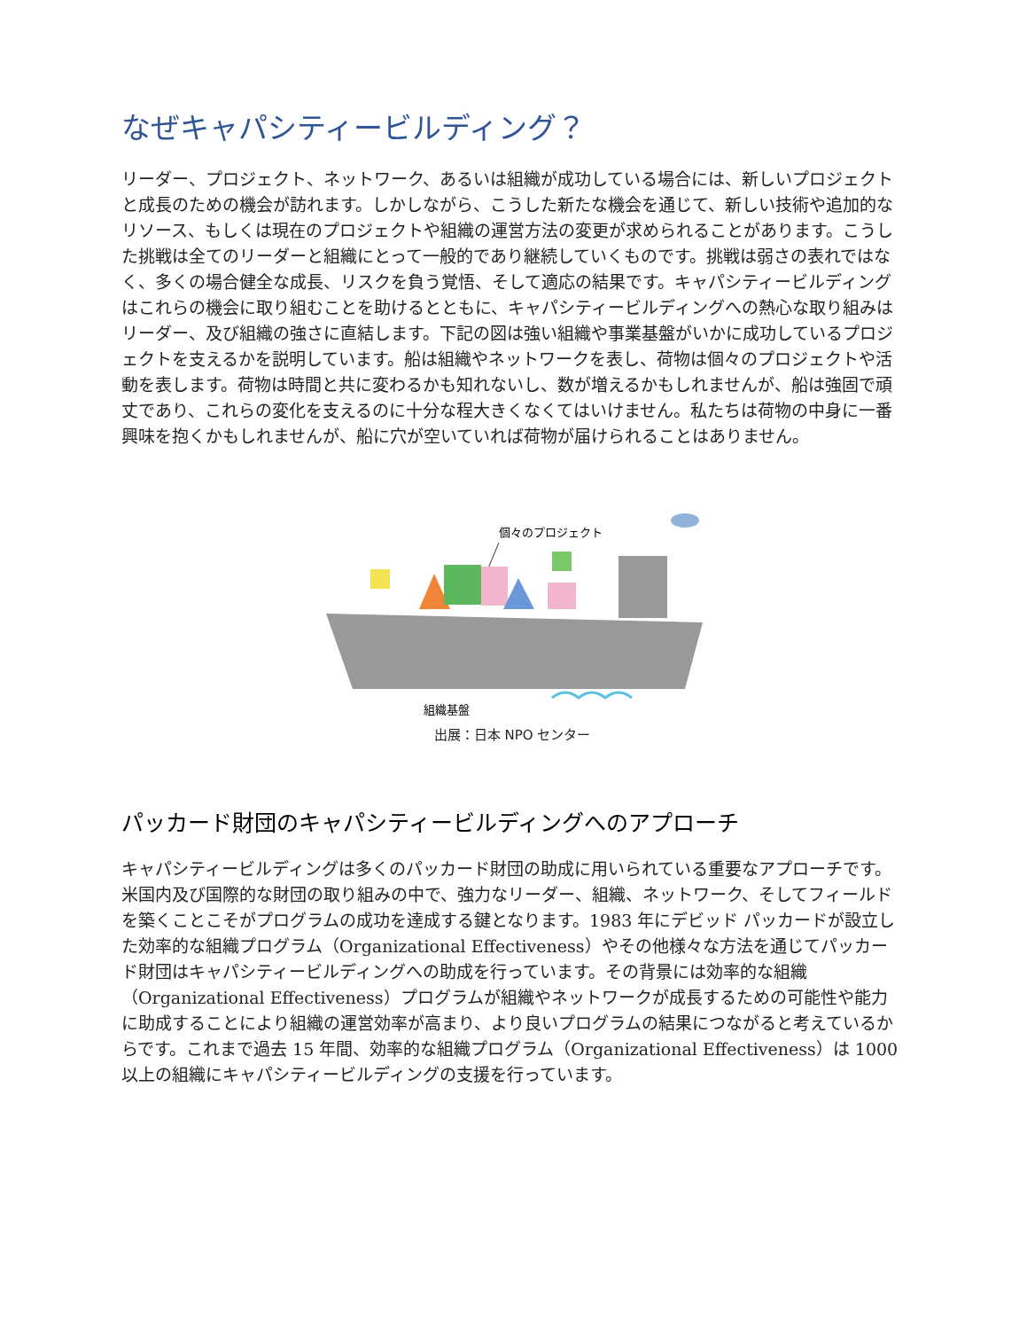なぜキャパシティービルディング？
リーダー、プロジェクト、ネットワーク、あるいは組織が成功している場合には、新しいプロジェクトと成長のための機会が訪れます。しかしながら、こうした新たな機会を通じて、新しい技術や追加的なリソース、もしくは現在のプロジェクトや組織の運営方法の変更が求められることがあります。こうした挑戦は全てのリーダーと組織にとって一般的であり継続していくものです。挑戦は弱さの表れではなく、多くの場合健全な成長、リスクを負う覚悟、そして適応の結果です。キャパシティービルディングはこれらの機会に取り組むことを助けるとともに、キャパシティービルディングへの熱心な取り組みはリーダー、及び組織の強さに直結します。下記の図は強い組織や事業基盤がいかに成功しているプロジェクトを支えるかを説明しています。船は組織やネットワークを表し、荷物は個々のプロジェクトや活動を表します。荷物は時間と共に変わるかも知れないし、数が増えるかもしれませんが、船は強固で頑丈であり、これらの変化を支えるのに十分な程大きくなくてはいけません。私たちは荷物の中身に一番興味を抱くかもしれませんが、船に穴が空いていれば荷物が届けられることはありません。
個々のプロジェクト
組織基盤
出展：日本 NPO センター
パッカード財団のキャパシティービルディングへのアプローチ
キャパシティービルディングは多くのパッカード財団の助成に用いられている重要なアプローチです。米国内及び国際的な財団の取り組みの中で、強力なリーダー、組織、ネットワーク、そしてフィールドを築くことこそがプログラムの成功を達成する鍵となります。1983 年にデビッド パッカードが設立した効率的な組織プログラム（Organizational Effectiveness）やその他様々な方法を通じてパッカード財団はキャパシティービルディングへの助成を行っています。その背景には効率的な組織（Organizational Effectiveness）プログラムが組織やネットワークが成長するための可能性や能力に助成することにより組織の運営効率が高まり、より良いプログラムの結果につながると考えているからです。これまで過去 15 年間、効率的な組織プログラム（Organizational Effectiveness）は 1000 以上の組織にキャパシティービルディングの支援を行っています。